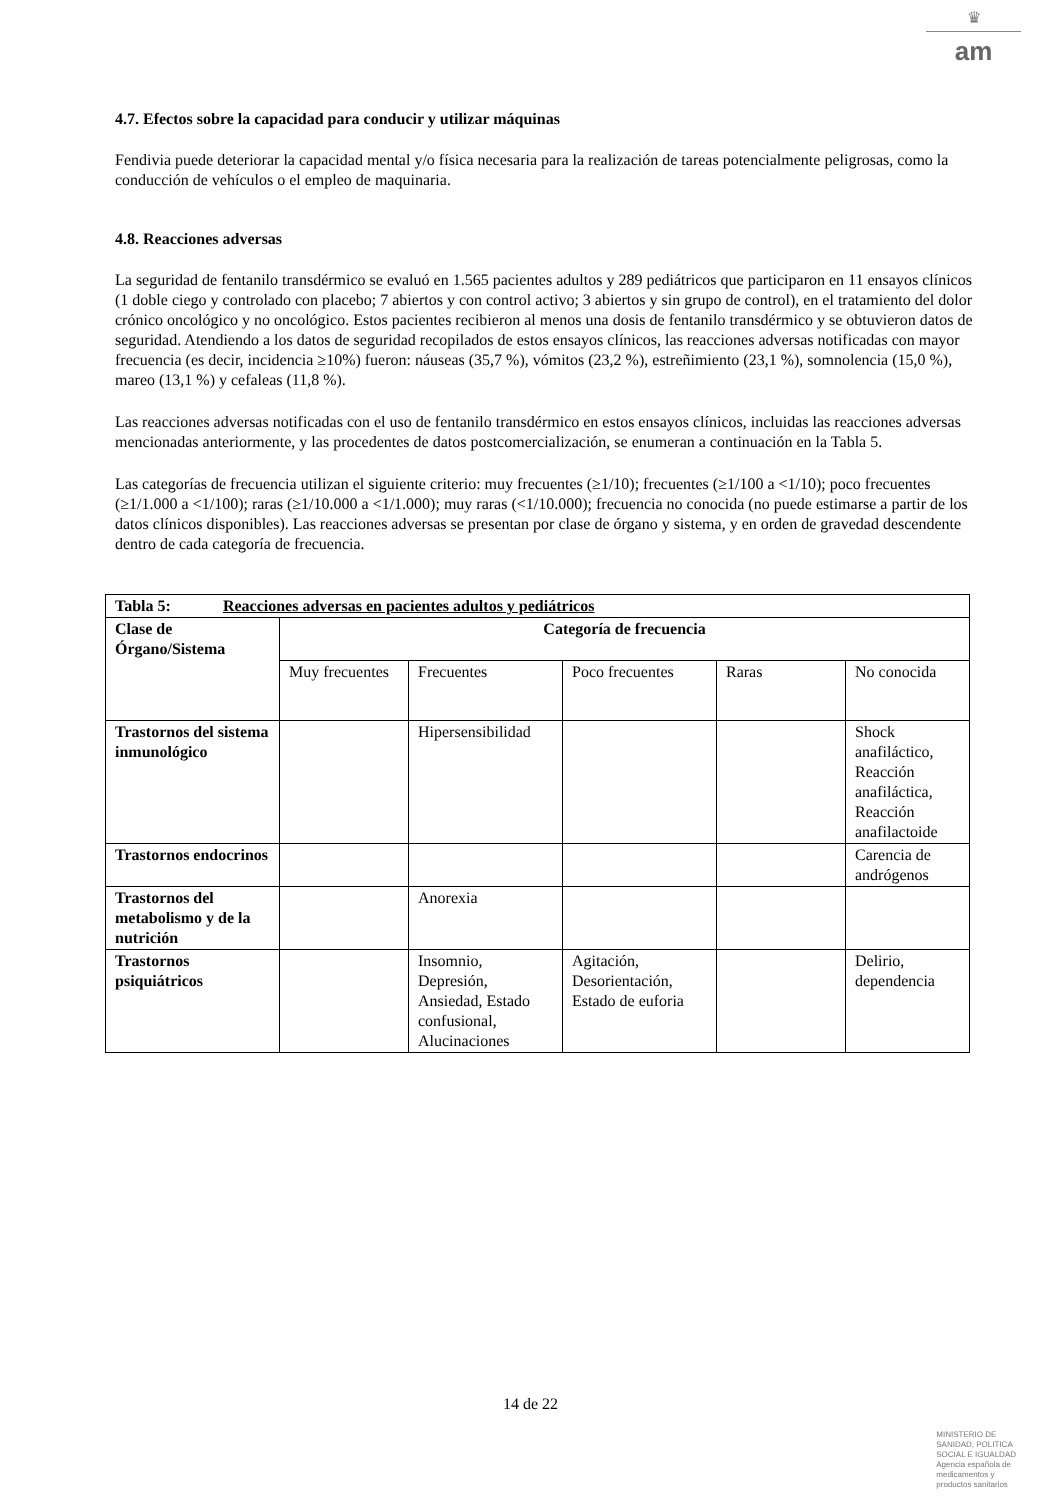♛
am
4.7. Efectos sobre la capacidad para conducir y utilizar máquinas
Fendivia puede deteriorar la capacidad mental y/o física necesaria para la realización de tareas potencialmente peligrosas, como la conducción de vehículos o el empleo de maquinaria.
4.8. Reacciones adversas
La seguridad de fentanilo transdérmico se evaluó en 1.565 pacientes adultos y 289 pediátricos que participaron en 11 ensayos clínicos (1 doble ciego y controlado con placebo; 7 abiertos y con control activo; 3 abiertos y sin grupo de control), en el tratamiento del dolor crónico oncológico y no oncológico. Estos pacientes recibieron al menos una dosis de fentanilo transdérmico y se obtuvieron datos de seguridad. Atendiendo a los datos de seguridad recopilados de estos ensayos clínicos, las reacciones adversas notificadas con mayor frecuencia (es decir, incidencia ≥10%) fueron: náuseas (35,7 %), vómitos (23,2 %), estreñimiento (23,1 %), somnolencia (15,0 %), mareo (13,1 %) y cefaleas (11,8 %).
Las reacciones adversas notificadas con el uso de fentanilo transdérmico en estos ensayos clínicos, incluidas las reacciones adversas mencionadas anteriormente, y las procedentes de datos postcomercialización, se enumeran a continuación en la Tabla 5.
Las categorías de frecuencia utilizan el siguiente criterio: muy frecuentes (≥1/10); frecuentes (≥1/100 a <1/10); poco frecuentes (≥1/1.000 a <1/100); raras (≥1/10.000 a <1/1.000); muy raras (<1/10.000); frecuencia no conocida (no puede estimarse a partir de los datos clínicos disponibles). Las reacciones adversas se presentan por clase de órgano y sistema, y en orden de gravedad descendente dentro de cada categoría de frecuencia.
| Tabla 5: Reacciones adversas en pacientes adultos y pediátricos | | | | | |
| --- | --- | --- | --- | --- | --- |
| Clase de Órgano/Sistema | Categoría de frecuencia | | | | |
| | Muy frecuentes | Frecuentes | Poco frecuentes | Raras | No conocida |
| Trastornos del sistema inmunológico | | Hipersensibilidad | | | Shock anafiláctico, Reacción anafiláctica, Reacción anafilactoide |
| Trastornos endocrinos | | | | | Carencia de andrógenos |
| Trastornos del metabolismo y de la nutrición | | Anorexia | | | |
| Trastornos psiquiátricos | | Insomnio, Depresión, Ansiedad, Estado confusional, Alucinaciones | Agitación, Desorientación, Estado de euforia | | Delirio, dependencia |
14 de 22
MINISTERIO DE
SANIDAD, POLITICA
SOCIAL E IGUALDAD
Agencia española de
medicamentos y
productos sanitarios